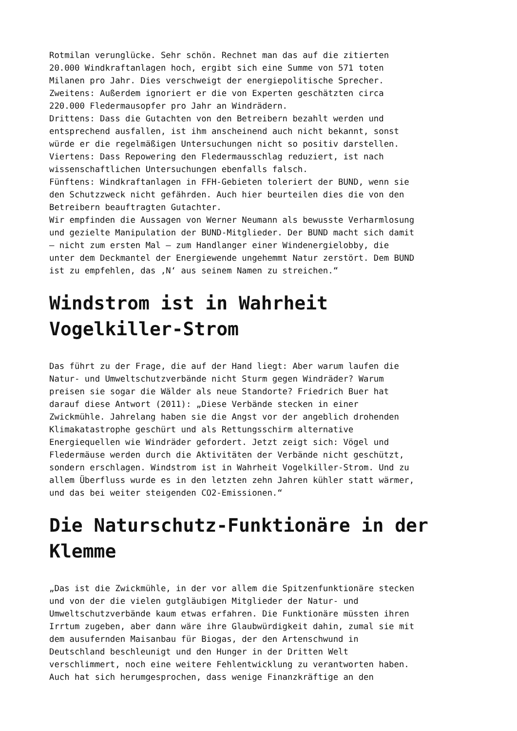Rotmilan verunglücke. Sehr schön. Rechnet man das auf die zitierten 20.000 Windkraftanlagen hoch, ergibt sich eine Summe von 571 toten Milanen pro Jahr. Dies verschweigt der energiepolitische Sprecher. Zweitens: Außerdem ignoriert er die von Experten geschätzten circa 220.000 Fledermausopfer pro Jahr an Windrädern. Drittens: Dass die Gutachten von den Betreibern bezahlt werden und entsprechend ausfallen, ist ihm anscheinend auch nicht bekannt, sonst würde er die regelmäßigen Untersuchungen nicht so positiv darstellen. Viertens: Dass Repowering den Fledermausschlag reduziert, ist nach wissenschaftlichen Untersuchungen ebenfalls falsch. Fünftens: Windkraftanlagen in FFH-Gebieten toleriert der BUND, wenn sie den Schutzzweck nicht gefährden. Auch hier beurteilen dies die von den Betreibern beauftragten Gutachter. Wir empfinden die Aussagen von Werner Neumann als bewusste Verharmlosung und gezielte Manipulation der BUND-Mitglieder. Der BUND macht sich damit – nicht zum ersten Mal – zum Handlanger einer Windenergielobby, die unter dem Deckmantel der Energiewende ungehemmt Natur zerstört. Dem BUND ist zu empfehlen, das ‚N‘ aus seinem Namen zu streichen.“
Windstrom ist in Wahrheit
Vogelkiller-Strom
Das führt zu der Frage, die auf der Hand liegt: Aber warum laufen die Natur- und Umweltschutzverbände nicht Sturm gegen Windräder? Warum preisen sie sogar die Wälder als neue Standorte? Friedrich Buer hat darauf diese Antwort (2011): „Diese Verbände stecken in einer Zwickmühle. Jahrelang haben sie die Angst vor der angeblich drohenden Klimakatastrophe geschürt und als Rettungsschirm alternative Energiequellen wie Windräder gefordert. Jetzt zeigt sich: Vögel und Fledermäuse werden durch die Aktivitäten der Verbände nicht geschützt, sondern erschlagen. Windstrom ist in Wahrheit Vogelkiller-Strom. Und zu allem Überfluss wurde es in den letzten zehn Jahren kühler statt wärmer, und das bei weiter steigenden CO2-Emissionen.“
Die Naturschutz-Funktionäre in der
Klemme
„Das ist die Zwickmühle, in der vor allem die Spitzenfunktionäre stecken und von der die vielen gutgläubigen Mitglieder der Natur- und Umweltschutzverbände kaum etwas erfahren. Die Funktionäre müssten ihren Irrtum zugeben, aber dann wäre ihre Glaubwürdigkeit dahin, zumal sie mit dem ausufernden Maisanbau für Biogas, der den Artenschwund in Deutschland beschleunigt und den Hunger in der Dritten Welt verschlimmert, noch eine weitere Fehlentwicklung zu verantworten haben. Auch hat sich herumgesprochen, dass wenige Finanzkräftige an den